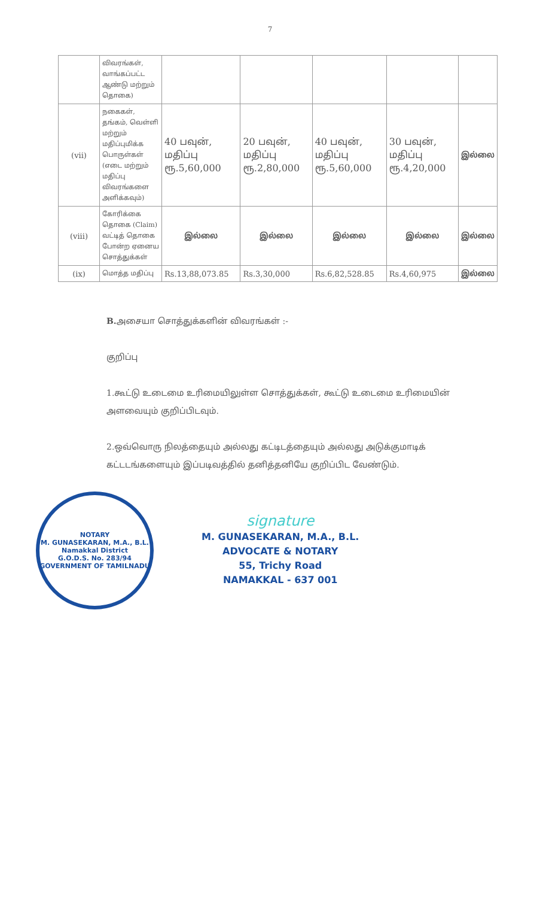7
| | விவரங்கள், வாங்கப்பட்ட ஆண்டு மற்றும் தொகை) | | | | | |
| (vii) | நகைகள், தங்கம், வெள்ளி மற்றும் மதிப்புமிக்க பொருள்கள் (எடை மற்றும் மதிப்பு விவரங்களை அளிக்கவும்) | 40 பவுன், மதிப்பு ரூ.5,60,000 | 20 பவுன், மதிப்பு ரூ.2,80,000 | 40 பவுன், மதிப்பு ரூ.5,60,000 | 30 பவுன், மதிப்பு ரூ.4,20,000 | இல்லை |
| (viii) | கோரிக்கை தொகை (Claim) வட்டித் தொகை போன்ற ஏனைய சொத்துக்கள் | இல்லை | இல்லை | இல்லை | இல்லை | இல்லை |
| (ix) | மொத்த மதிப்பு | Rs.13,88,073.85 | Rs.3,30,000 | Rs.6,82,528.85 | Rs.4,60,975 | இல்லை |
B. அசையா சொத்துக்களின் விவரங்கள் :-
குறிப்பு
1.கூட்டு உடைமை உரிமையிலுள்ள சொத்துக்கள், கூட்டு உடைமை உரிமையின் அளவையும் குறிப்பிடவும்.
2.ஒவ்வொரு நிலத்தையும் அல்லது கட்டிடத்தையும் அல்லது அடுக்குமாடிக் கட்டடங்களையும் இப்படிவத்தில் தனித்தனியே குறிப்பிட வேண்டும்.
NOTARY
M. GUNASEKARAN, M.A., B.L.
Namakkal District
G.O.D.S. No. 283/94
GOVERNMENT OF TAMILNADU
signature
M. GUNASEKARAN, M.A., B.L.
ADVOCATE & NOTARY
55, Trichy Road
NAMAKKAL - 637 001